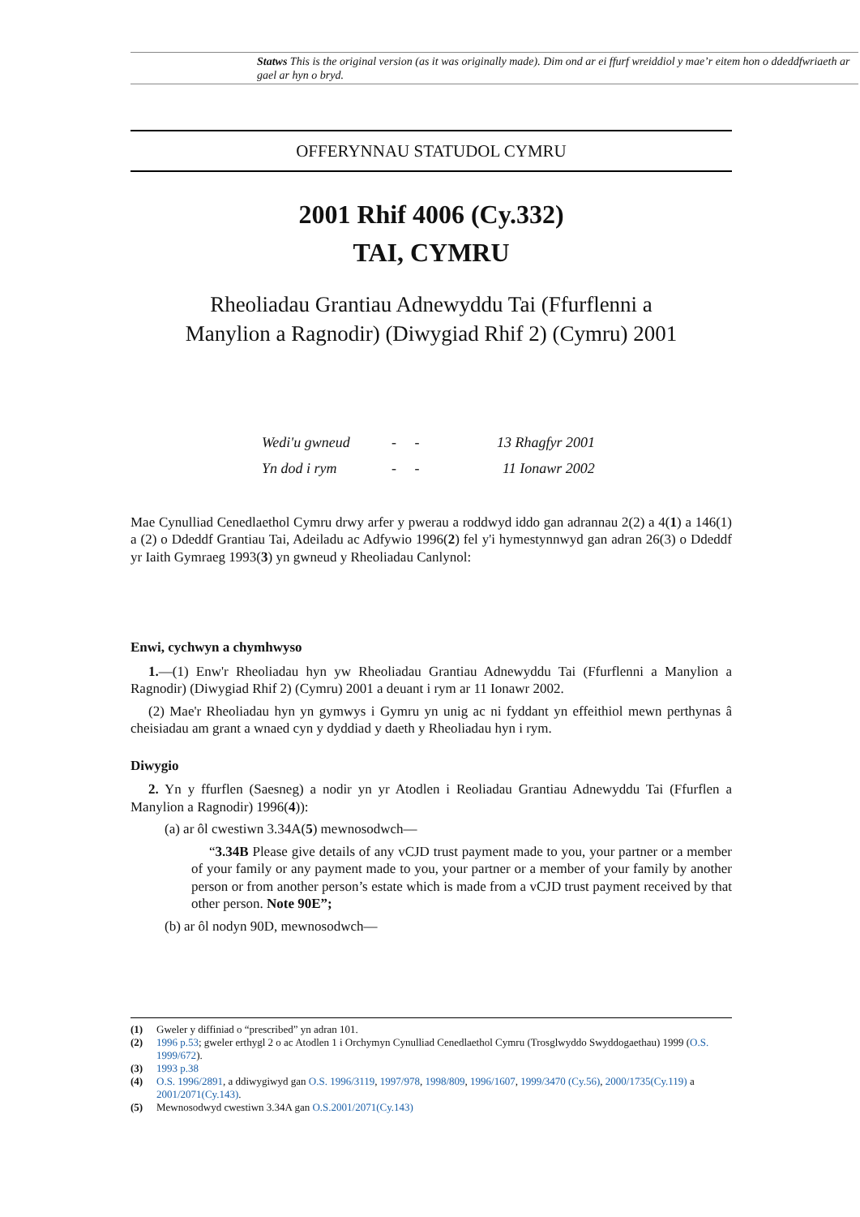Statws This is the original version (as it was originally made). Dim ond ar ei ffurf wreiddiol y mae’r eitem hon o ddeddfwriaeth ar gael ar hyn o bryd.
OFFERYNNAU STATUDOL CYMRU
2001 Rhif 4006 (Cy.332)
TAI, CYMRU
Rheoliadau Grantiau Adnewyddu Tai (Ffurflenni a
Manylion a Ragnodir) (Diwygiad Rhif 2) (Cymru) 2001
Wedi'u gwneud - - 13 Rhagfyr 2001
Yn dod i rym - - 11 Ionawr 2002
Mae Cynulliad Cenedlaethol Cymru drwy arfer y pwerau a roddwyd iddo gan adrannau 2(2) a 4(1) a 146(1) a (2) o Ddeddf Grantiau Tai, Adeiladu ac Adfywio 1996(2) fel y'i hymestynnwyd gan adran 26(3) o Ddeddf yr Iaith Gymraeg 1993(3) yn gwneud y Rheoliadau Canlynol:
Enwi, cychwyn a chymhwyso
1.—(1) Enw'r Rheoliadau hyn yw Rheoliadau Grantiau Adnewyddu Tai (Ffurflenni a Manylion a Ragnodir) (Diwygiad Rhif 2) (Cymru) 2001 a deuant i rym ar 11 Ionawr 2002.
(2) Mae'r Rheoliadau hyn yn gymwys i Gymru yn unig ac ni fyddant yn effeithiol mewn perthynas â cheisiadau am grant a wnaed cyn y dyddiad y daeth y Rheoliadau hyn i rym.
Diwygio
2. Yn y ffurflen (Saesneg) a nodir yn yr Atodlen i Reoliadau Grantiau Adnewyddu Tai (Ffurflen a Manylion a Ragnodir) 1996(4)):
(a) ar ôl cwestiwn 3.34A(5) mewnosodwch—
“3.34B Please give details of any vCJD trust payment made to you, your partner or a member of your family or any payment made to you, your partner or a member of your family by another person or from another person’s estate which is made from a vCJD trust payment received by that other person. Note 90E”;
(b) ar ôl nodyn 90D, mewnosodwch—
(1) Gweler y diffiniad o “prescribed” yn adran 101.
(2) 1996 p.53; gweler erthygl 2 o ac Atodlen 1 i Orchymyn Cynulliad Cenedlaethol Cymru (Trosglwyddo Swyddogaethau) 1999 (O.S. 1999/672).
(3) 1993 p.38
(4) O.S. 1996/2891, a ddiwygiwyd gan O.S. 1996/3119, 1997/978, 1998/809, 1996/1607, 1999/3470 (Cy.56), 2000/1735(Cy.119) a 2001/2071(Cy.143).
(5) Mewnosodwyd cwestiwn 3.34A gan O.S.2001/2071(Cy.143)